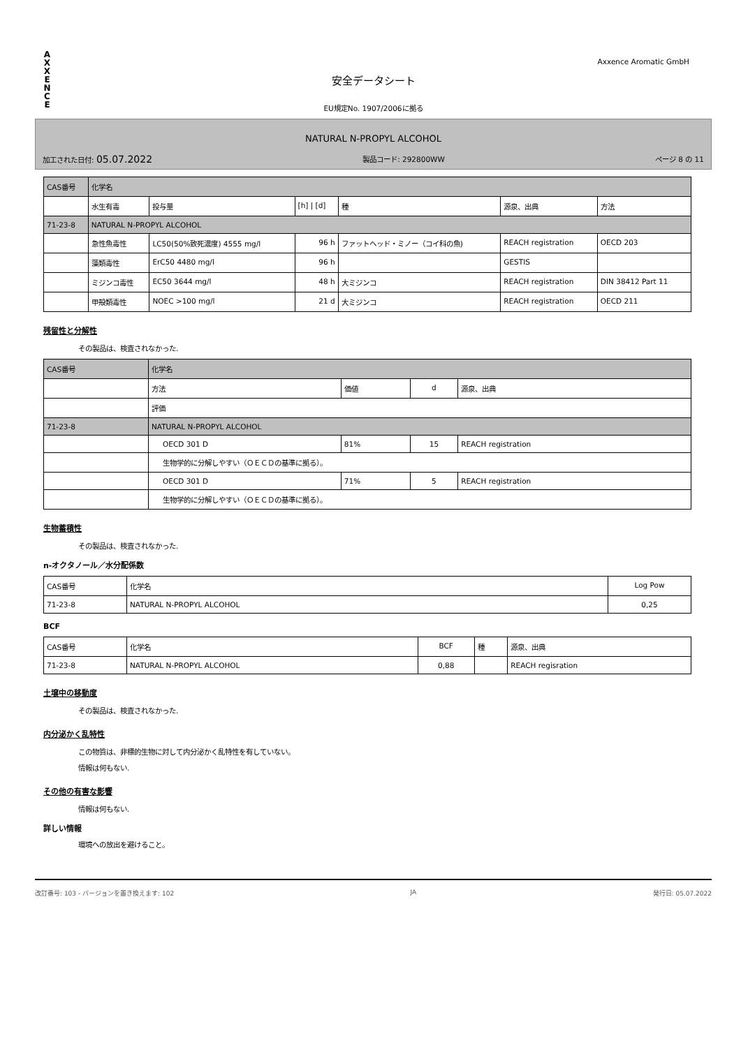A
X
X
E
N
C
E
Axxence Aromatic GmbH
安全データシート
EU規定No. 1907/2006に拠る
NATURAL N-PROPYL ALCOHOL
加工された日付: 05.07.2022 製品コード: 292800WW ページ 8 の 11
| CAS番号 | 化学名 | | | | | |
| --- | --- | --- | --- | --- | --- | --- |
| | 水生有毒 | 投与量 | [h] / [d] | 種 | 源泉、出典 | 方法 |
| 71-23-8 | NATURAL N-PROPYL ALCOHOL | | | | | |
| | 急性魚毒性 | LC50(50%致死濃度) 4555 mg/l | 96 h | ファットヘッド・ミノー（コイ科の魚) | REACH registration | OECD 203 |
| | 藻類毒性 | ErC50 4480 mg/l | 96 h | | GESTIS | |
| | ミジンコ毒性 | EC50 3644 mg/l | 48 h | 大ミジンコ | REACH registration | DIN 38412 Part 11 |
| | 甲殻類毒性 | NOEC >100 mg/l | 21 d | 大ミジンコ | REACH registration | OECD 211 |
残留性と分解性
その製品は、検査されなかった.
| CAS番号 | 化学名 | | | |
| --- | --- | --- | --- | --- |
| | 方法 | 価値 | d | 源泉、出典 |
| | 評価 | | | |
| 71-23-8 | NATURAL N-PROPYL ALCOHOL | | | |
| | OECD 301 D | 81% | 15 | REACH registration |
| | 生物学的に分解しやすい（ＯＥＣＤの基準に拠る）。 | | | |
| | OECD 301 D | 71% | 5 | REACH registration |
| | 生物学的に分解しやすい（ＯＥＣＤの基準に拠る）。 | | | |
生物蓄積性
その製品は、検査されなかった.
n-オクタノール／水分配係数
| CAS番号 | 化学名 | Log Pow |
| --- | --- | --- |
| 71-23-8 | NATURAL N-PROPYL ALCOHOL | 0,25 |
BCF
| CAS番号 | 化学名 | BCF | 種 | 源泉、出典 |
| --- | --- | --- | --- | --- |
| 71-23-8 | NATURAL N-PROPYL ALCOHOL | 0,88 | | REACH regisration |
土壌中の移動度
その製品は、検査されなかった.
内分泌かく乱特性
この物質は、非標的生物に対して内分泌かく乱特性を有していない。
情報は何もない.
その他の有害な影響
情報は何もない.
詳しい情報
環境への放出を避けること。
改訂番号: 103 - バージョンを置き換えます: 102 JA 発行日: 05.07.2022